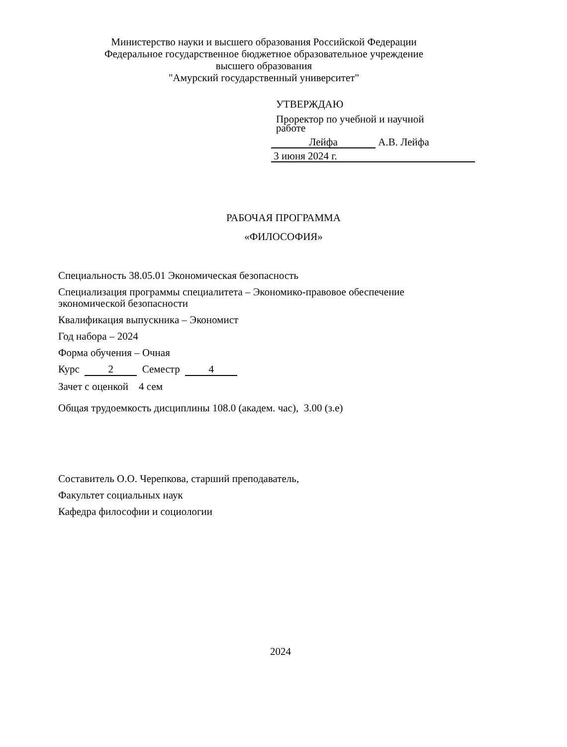Министерство науки и высшего образования Российской Федерации
Федеральное государственное бюджетное образовательное учреждение
высшего образования
"Амурский государственный университет"
УТВЕРЖДАЮ
Проректор по учебной и научной
работе
Лейфа А.В. Лейфа
3 июня 2024 г.
РАБОЧАЯ ПРОГРАММА
«ФИЛОСОФИЯ»
Специальность 38.05.01 Экономическая безопасность
Специализация программы специалитета – Экономико-правовое обеспечение
экономической безопасности
Квалификация выпускника – Экономист
Год набора – 2024
Форма обучения – Очная
Курс 2 Семестр 4
Зачет с оценкой 4 сем
Общая трудоемкость дисциплины 108.0 (академ. час), 3.00 (з.е)
Составитель О.О. Черепкова, старший преподаватель,
Факультет социальных наук
Кафедра философии и социологии
2024